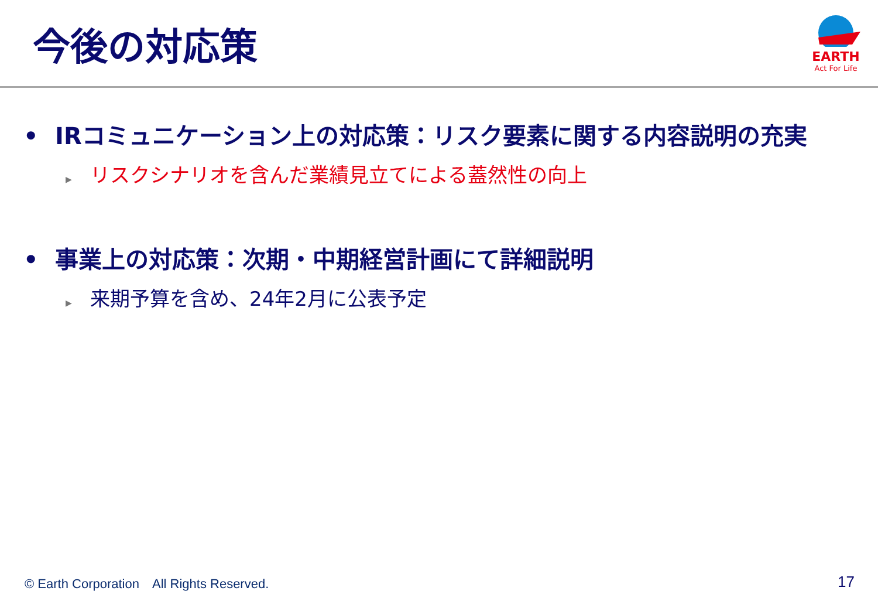今後の対応策
EARTH
Act For Life
• IRコミュニケーション上の対応策：リスク要素に関する内容説明の充実
▶ リスクシナリオを含んだ業績見立てによる蓋然性の向上
• 事業上の対応策：次期・中期経営計画にて詳細説明
▶ 来期予算を含め、24年2月に公表予定
© Earth Corporation　All Rights Reserved. 17